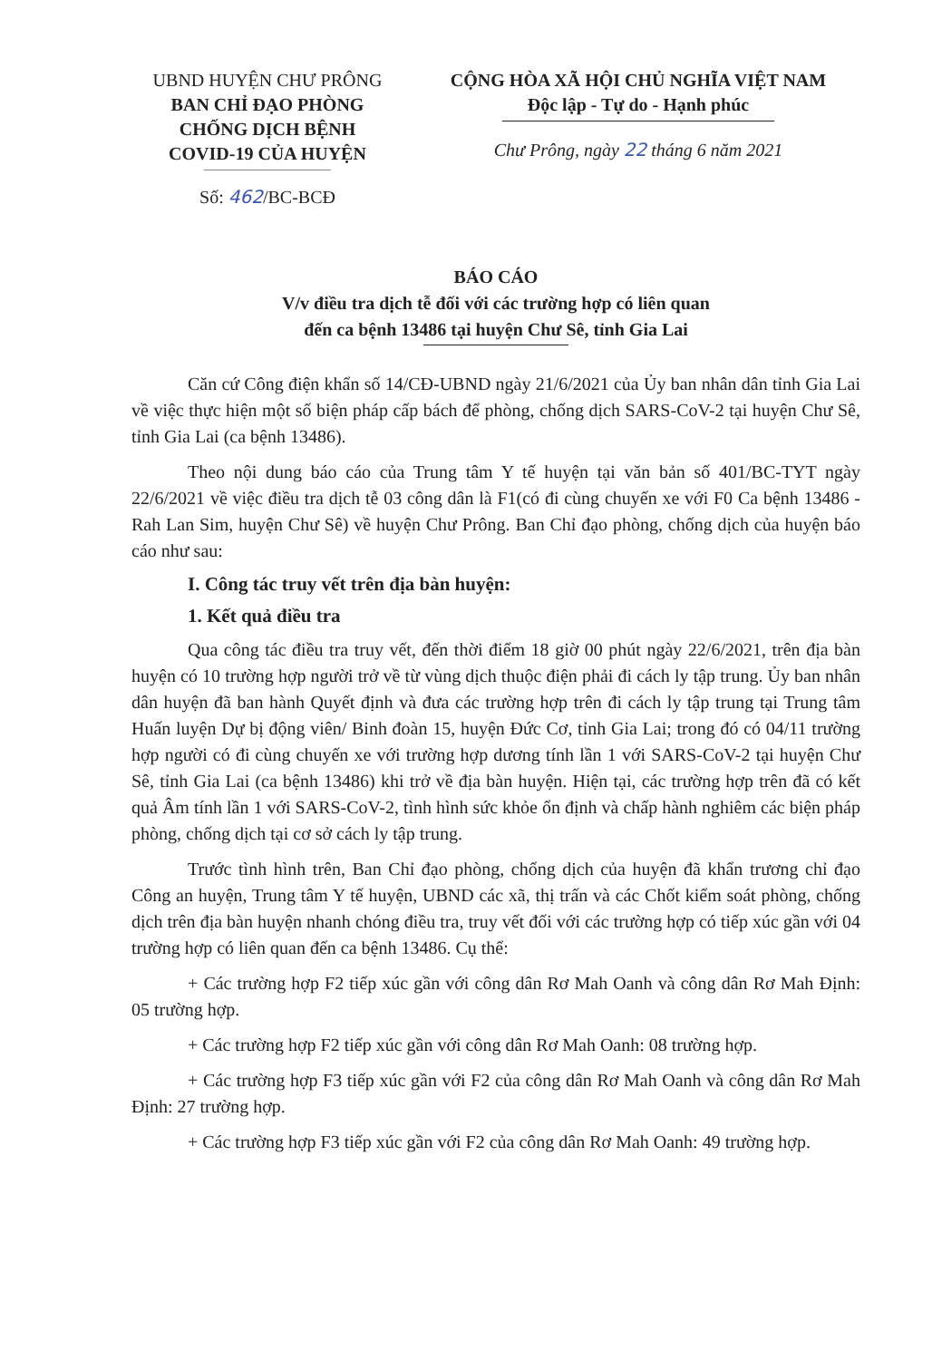UBND HUYỆN CHƯ PRÔNG
BAN CHỈ ĐẠO PHÒNG
CHỐNG DỊCH BỆNH
COVID-19 CỦA HUYỆN
Số: 462/BC-BCĐ
CỘNG HÒA XÃ HỘI CHỦ NGHĨA VIỆT NAM
Độc lập - Tự do - Hạnh phúc
Chư Prông, ngày 22 tháng 6 năm 2021
BÁO CÁO
V/v điều tra dịch tễ đối với các trường hợp có liên quan
đến ca bệnh 13486 tại huyện Chư Sê, tỉnh Gia Lai
Căn cứ Công điện khẩn số 14/CĐ-UBND ngày 21/6/2021 của Ủy ban nhân dân tỉnh Gia Lai về việc thực hiện một số biện pháp cấp bách để phòng, chống dịch SARS-CoV-2 tại huyện Chư Sê, tỉnh Gia Lai (ca bệnh 13486).
Theo nội dung báo cáo của Trung tâm Y tế huyện tại văn bản số 401/BC-TYT ngày 22/6/2021 về việc điều tra dịch tễ 03 công dân là F1(có đi cùng chuyến xe với F0 Ca bệnh 13486 - Rah Lan Sim, huyện Chư Sê) về huyện Chư Prông. Ban Chỉ đạo phòng, chống dịch của huyện báo cáo như sau:
I. Công tác truy vết trên địa bàn huyện:
1. Kết quả điều tra
Qua công tác điều tra truy vết, đến thời điểm 18 giờ 00 phút ngày 22/6/2021, trên địa bàn huyện có 10 trường hợp người trở về từ vùng dịch thuộc điện phải đi cách ly tập trung. Ủy ban nhân dân huyện đã ban hành Quyết định và đưa các trường hợp trên đi cách ly tập trung tại Trung tâm Huấn luyện Dự bị động viên/ Binh đoàn 15, huyện Đức Cơ, tỉnh Gia Lai; trong đó có 04/11 trường hợp người có đi cùng chuyến xe với trường hợp dương tính lần 1 với SARS-CoV-2 tại huyện Chư Sê, tỉnh Gia Lai (ca bệnh 13486) khi trở về địa bàn huyện. Hiện tại, các trường hợp trên đã có kết quả Âm tính lần 1 với SARS-CoV-2, tình hình sức khỏe ổn định và chấp hành nghiêm các biện pháp phòng, chống dịch tại cơ sở cách ly tập trung.
Trước tình hình trên, Ban Chỉ đạo phòng, chống dịch của huyện đã khẩn trương chỉ đạo Công an huyện, Trung tâm Y tế huyện, UBND các xã, thị trấn và các Chốt kiểm soát phòng, chống dịch trên địa bàn huyện nhanh chóng điều tra, truy vết đối với các trường hợp có tiếp xúc gần với 04 trường hợp có liên quan đến ca bệnh 13486. Cụ thể:
+ Các trường hợp F2 tiếp xúc gần với công dân Rơ Mah Oanh và công dân Rơ Mah Định: 05 trường hợp.
+ Các trường hợp F2 tiếp xúc gần với công dân Rơ Mah Oanh: 08 trường hợp.
+ Các trường hợp F3 tiếp xúc gần với F2 của công dân Rơ Mah Oanh và công dân Rơ Mah Định: 27 trường hợp.
+ Các trường hợp F3 tiếp xúc gần với F2 của công dân Rơ Mah Oanh: 49 trường hợp.